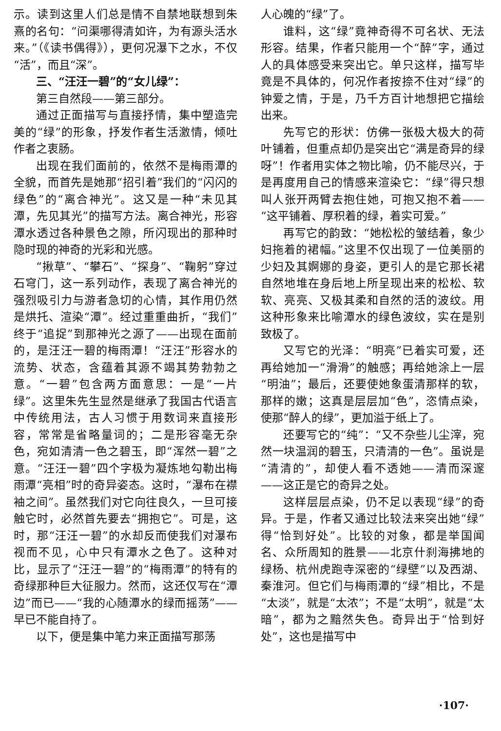示。读到这里人们总是情不自禁地联想到朱熹的名句：“问渠哪得清如许，为有源头活水来。”（《读书偶得》），更何况瀑下之水，不仅“活”，而且“深”。
三、“汪汪一碧”的“女儿绿”：
第三自然段——第三部分。
通过正面描写与直接抒情，集中塑造完美的“绿”的形象，抒发作者生活激情，倾吐作者之衷肠。
出现在我们面前的，依然不是梅雨潭的全貌，而首先是她那“招引着”我们的“闪闪的绿色”的“离合神光”。这又是一种“未见其潭，先见其光”的描写方法。离合神光，形容潭水透过各种景色之隙，所闪现出的那种时隐时现的神奇的光彩和光感。
“揪草”、“攀石”、“探身”、“鞠躬”穿过石穹门，这一系列动作，表现了离合神光的强烈吸引力与游者急切的心情，其作用仍然是烘托、渲染“潭”。经过重重曲折，“我们”终于“追捉”到那神光之源了——出现在面前的，是汪汪一碧的梅雨潭！“汪汪”形容水的流势、状态，含蕴着其源不竭其势勃勃之意。“一碧”包含两方面意思：一是“一片绿”。这里朱先生显然是继承了我国古代语言中传统用法，古人习惯于用数词来直接形容，常常是省略量词的；二是形容毫无杂色，宛如清清一色之碧玉，即“浑然一碧”之意。“汪汪一碧”四个字极为凝炼地勾勒出梅雨潭“亮相”时的奇异姿态。这时，“瀑布在襟袖之间”。虽然我们对它向往良久，一旦可接触它时，必然首先要去“拥抱它”。可是，这时，那“汪汪一碧”的水却反而使我们对瀑布视而不见，心中只有潭水之色了。这种对比，显示了“汪汪一碧”的“梅雨潭”的特有的奇绿那种巨大征服力。然而，这还仅写在“潭边”而已——“我的心随潭水的绿而摇荡”——早已不能自持了。
以下，便是集中笔力来正面描写那荡
人心魄的“绿”了。
谁料，这“绿”竟神奇得不可名状、无法形容。结果，作者只能用一个“醉”字，通过人的具体感受来突出它。单只这样，描写毕竟是不具体的，何况作者按捺不住对“绿”的钟爱之情，于是，乃千方百计地想把它描绘出来。
先写它的形状：仿佛一张极大极大的荷叶铺着，但重点却仍是突出它“满是奇异的绿呀”！作者用实体之物比喻，仍不能尽兴，于是再度用自己的情感来渲染它：“绿”得只想叫人张开两臂去抱住她，可抱又抱不着——“这平铺着、厚积着的绿，着实可爱。”
再写它的韵致：“她松松的皱结着，象少妇拖着的裙幅。”这里不仅出现了一位美丽的少妇及其婀娜的身姿，更引人的是它那长裙自然地堆在身后地上所呈现出来的松松、软软、亮亮、又极其柔和自然的活的波纹。用这种形象来比喻潭水的绿色波纹，实在是别致极了。
又写它的光泽：“明亮”已着实可爱，还再给她加一“滑滑”的触感；再给她涂上一层“明油”；最后，还要使她象蛋清那样的软，那样的嫩；这真是层层加“色”，恣情点染，使那“醉人的绿”，更加溢于纸上了。
还要写它的“纯”：“又不杂些儿尘滓，宛然一块温润的碧玉，只清清的一色”。虽说是“清清的”，却使人看不透她——清而深邃——这正是它的奇异之处。
这样层层点染，仍不足以表现“绿”的奇异。于是，作者又通过比较法来突出她“绿”得“恰到好处”。比较的对象，都是举国闻名、众所周知的胜景——北京什刹海拂地的绿杨、杭州虎跑寺深密的“绿壁”以及西湖、秦淮河。但它们与梅雨潭的“绿”相比，不是“太淡”，就是“太浓”；不是“太明”，就是“太暗”，都为之黯然失色。奇异出于“恰到好处”，这也是描写中
·107·